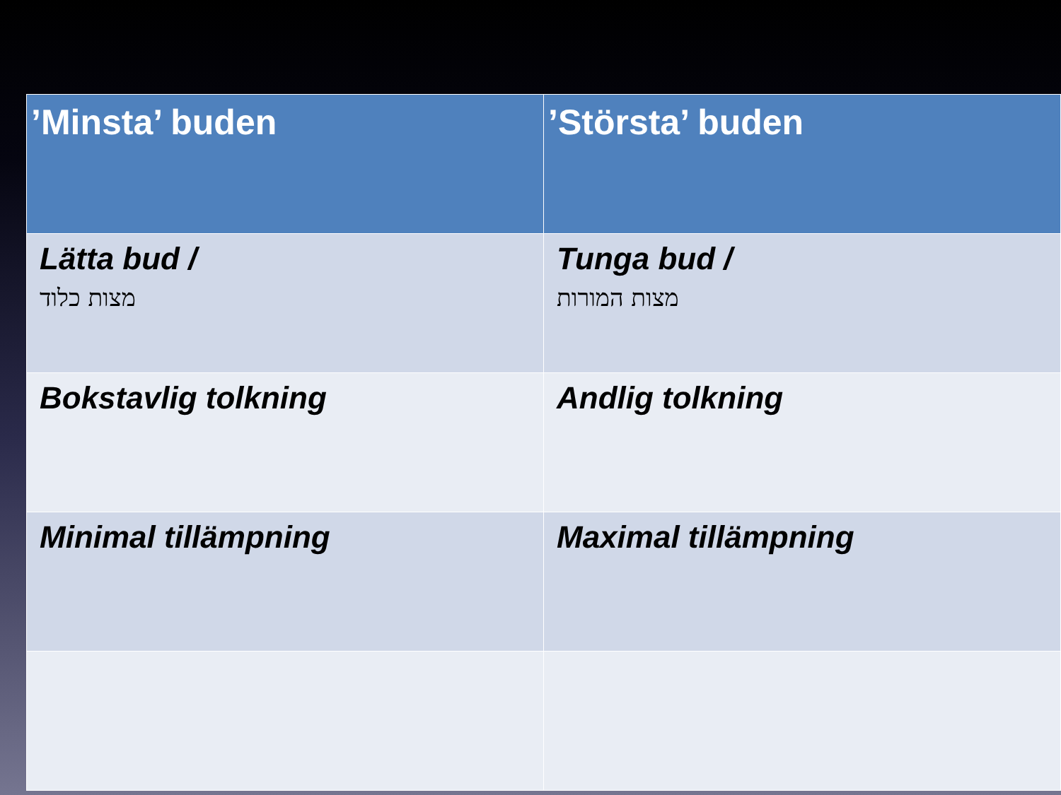| ’Minsta’ buden | ’Största’ buden |
| --- | --- |
| Lätta bud / מצות כלוד | Tunga bud / מצות המורות |
| Bokstavlig tolkning | Andlig tolkning |
| Minimal tillämpning | Maximal tillämpning |